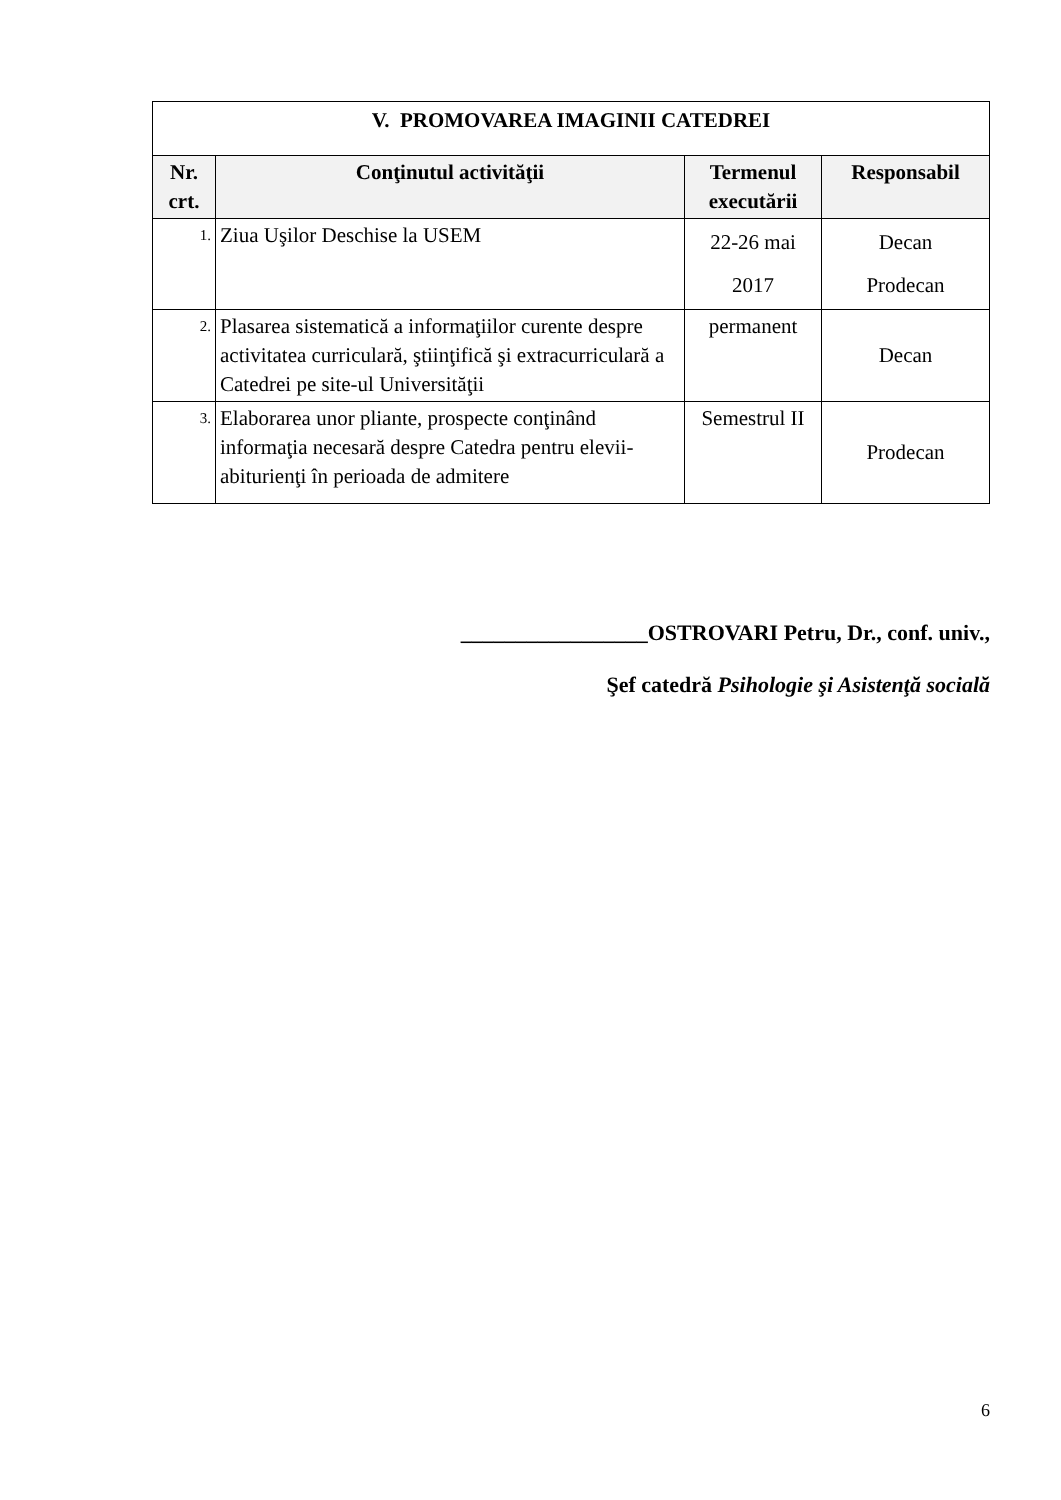| V. PROMOVAREA IMAGINII CATEDREI | | | |
| --- | --- | --- | --- |
| Nr. crt. | Conţinutul activităţii | Termenul executării | Responsabil |
| 1. | Ziua Uşilor Deschise la USEM | 22-26 mai 2017 | Decan Prodecan |
| 2. | Plasarea sistematică a informaţiilor curente despre activitatea curriculară, ştiinţifică şi extracurriculară a Catedrei pe site-ul Universităţii | permanent | Decan |
| 3. | Elaborarea unor pliante, prospecte conţinând informaţia necesară despre Catedra pentru elevii-abiturienţi în perioada de admitere | Semestrul II | Prodecan |
_________________OSTROVARI Petru, Dr., conf. univ.,
Şef catedră Psihologie şi Asistenţă socială
6